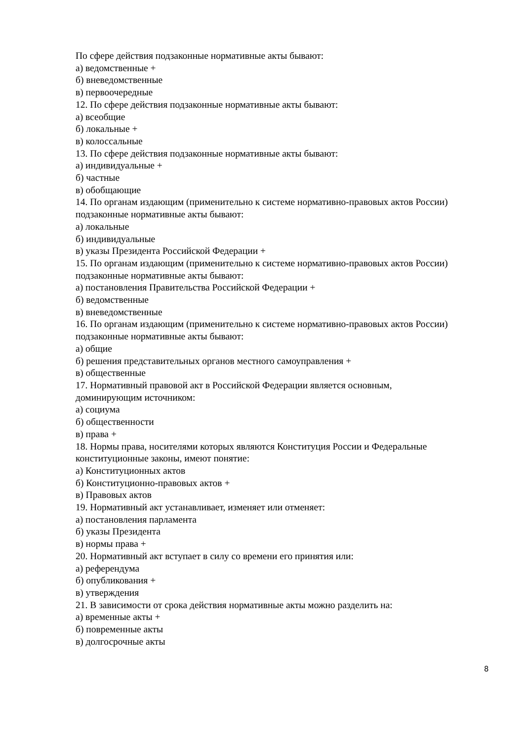По сфере действия подзаконные нормативные акты бывают:
а) ведомственные +
б) вневедомственные
в) первоочередные
12. По сфере действия подзаконные нормативные акты бывают:
а) всеобщие
б) локальные +
в) колоссальные
13. По сфере действия подзаконные нормативные акты бывают:
а) индивидуальные +
б) частные
в) обобщающие
14. По органам издающим (применительно к системе нормативно-правовых актов России) подзаконные нормативные акты бывают:
а) локальные
б) индивидуальные
в) указы Президента Российской Федерации +
15. По органам издающим (применительно к системе нормативно-правовых актов России) подзаконные нормативные акты бывают:
а) постановления Правительства Российской Федерации +
б) ведомственные
в) вневедомственные
16. По органам издающим (применительно к системе нормативно-правовых актов России) подзаконные нормативные акты бывают:
а) общие
б) решения представительных органов местного самоуправления +
в) общественные
17. Нормативный правовой акт в Российской Федерации является основным,
доминирующим источником:
а) социума
б) общественности
в) права +
18. Нормы права, носителями которых являются Конституция России и Федеральные
конституционные законы, имеют понятие:
а) Конституционных актов
б) Конституционно-правовых актов +
в) Правовых актов
19. Нормативный акт устанавливает, изменяет или отменяет:
а) постановления парламента
б) указы Президента
в) нормы права +
20. Нормативный акт вступает в силу со времени его принятия или:
а) референдума
б) опубликования +
в) утверждения
21. В зависимости от срока действия нормативные акты можно разделить на:
а) временные акты +
б) повременные акты
в) долгосрочные акты
8